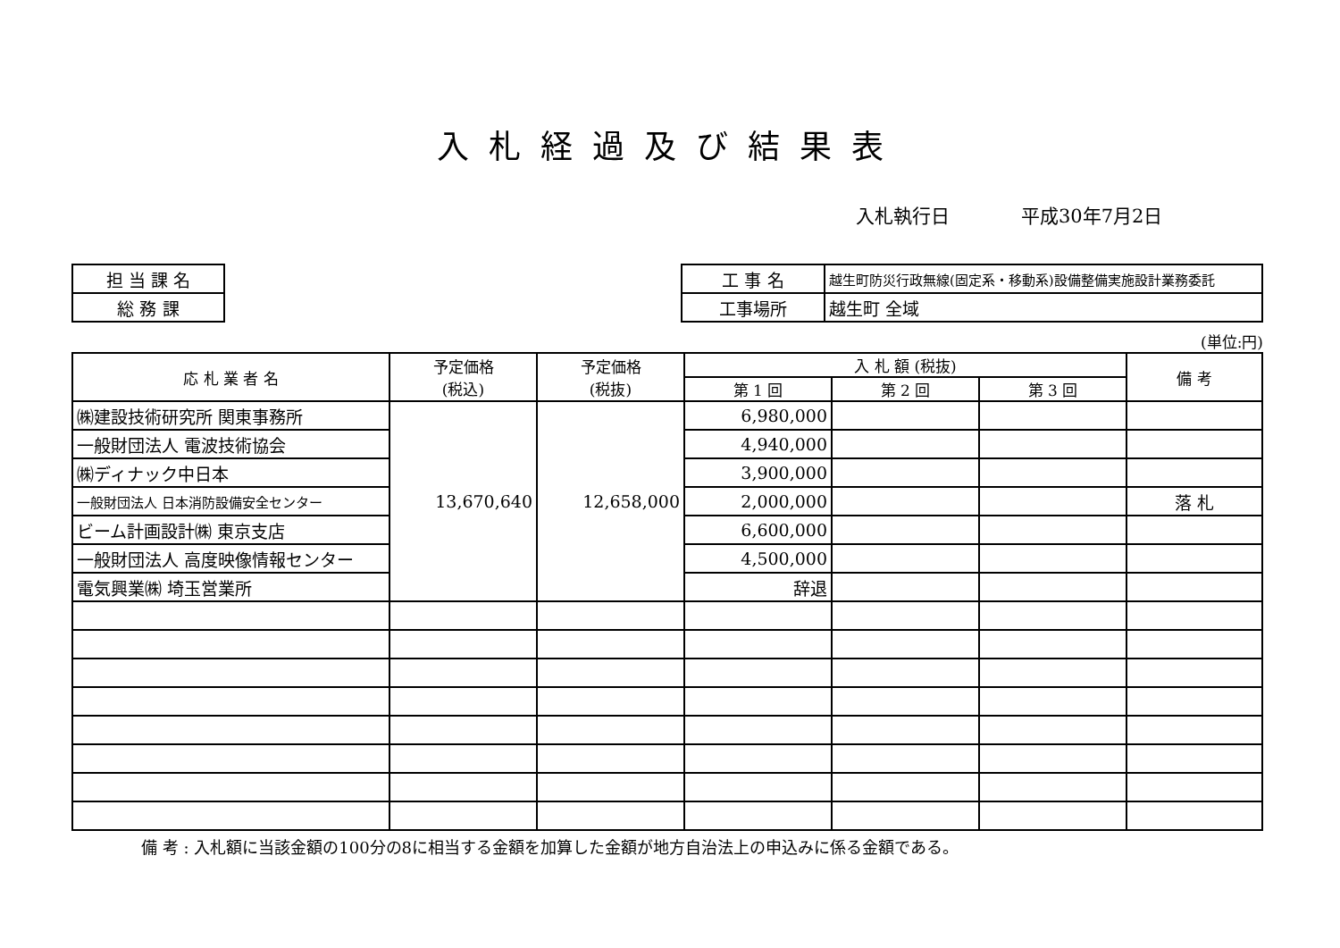入札経過及び結果表
入札執行日 平成30年7月2日
| 担 当 課 名 |
| 総 務 課 |
| 工 事 名 | 越生町防災行政無線(固定系・移動系)設備整備実施設計業務委託 |
| 工事場所 | 越生町 全域 |
(単位:円)
| 応 札 業 者 名 | 予定価格 (税込) | 予定価格 (税抜) | 入 札 額 (税抜) | | | 備 考 |
| --- | --- | --- | --- | --- | --- | --- |
| | | | 第 1 回 | 第 2 回 | 第 3 回 | |
| ㈱建設技術研究所 関東事務所 | 13,670,640 | 12,658,000 | 6,980,000 | | | |
| 一般財団法人 電波技術協会 | | | 4,940,000 | | | |
| ㈱ディナック中日本 | | | 3,900,000 | | | |
| 一般財団法人 日本消防設備安全センター | | | 2,000,000 | | | 落 札 |
| ビーム計画設計㈱ 東京支店 | | | 6,600,000 | | | |
| 一般財団法人 高度映像情報センター | | | 4,500,000 | | | |
| 電気興業㈱ 埼玉営業所 | | | 辞退 | | | |
備 考 : 入札額に当該金額の100分の8に相当する金額を加算した金額が地方自治法上の申込みに係る金額である。